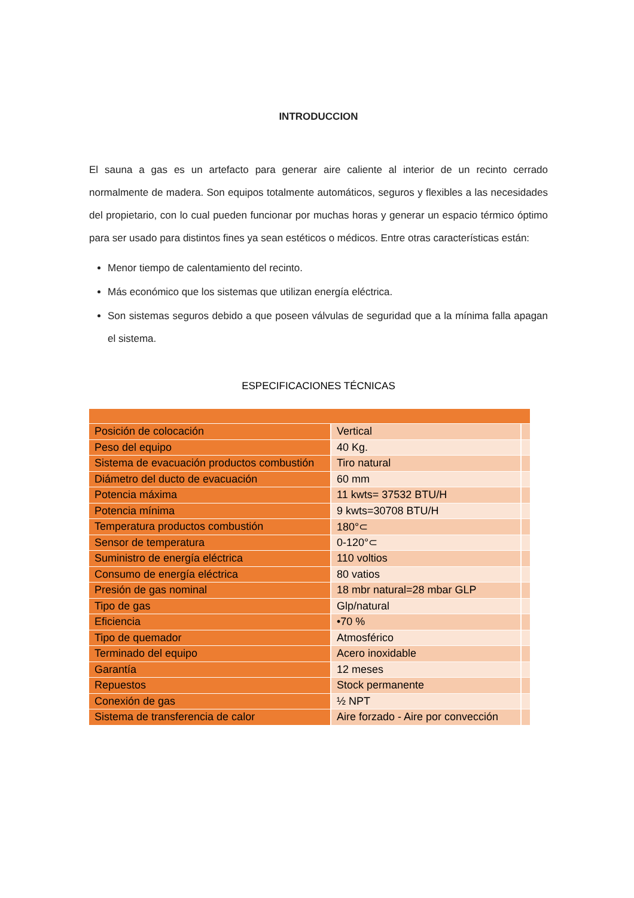INTRODUCCION
El sauna a gas es un artefacto para generar aire caliente al interior de un recinto cerrado normalmente de madera. Son equipos totalmente automáticos, seguros y flexibles a las necesidades del propietario, con lo cual pueden funcionar por muchas horas y generar un espacio térmico óptimo para ser usado para distintos fines ya sean estéticos o médicos. Entre otras características están:
Menor tiempo de calentamiento del recinto.
Más económico que los sistemas que utilizan energía eléctrica.
Son sistemas seguros debido a que poseen válvulas de seguridad que a la mínima falla apagan el sistema.
ESPECIFICACIONES TÉCNICAS
| Posición de colocación | Vertical | |
| Peso del equipo | 40 Kg. | |
| Sistema de evacuación productos combustión | Tiro natural | |
| Diámetro del ducto de evacuación | 60 mm | |
| Potencia máxima | 11 kwts= 37532 BTU/H | |
| Potencia mínima | 9 kwts=30708 BTU/H | |
| Temperatura productos combustión | 180°⊂ | |
| Sensor de temperatura | 0-120°⊂ | |
| Suministro de energía eléctrica | 110 voltios | |
| Consumo de energía eléctrica | 80 vatios | |
| Presión de gas nominal | 18 mbr natural=28 mbar GLP | |
| Tipo de gas | Glp/natural | |
| Eficiencia | •70 % | |
| Tipo de quemador | Atmosférico | |
| Terminado del equipo | Acero inoxidable | |
| Garantía | 12 meses | |
| Repuestos | Stock permanente | |
| Conexión de gas | ½ NPT | |
| Sistema de transferencia de calor | Aire forzado - Aire por convección | |